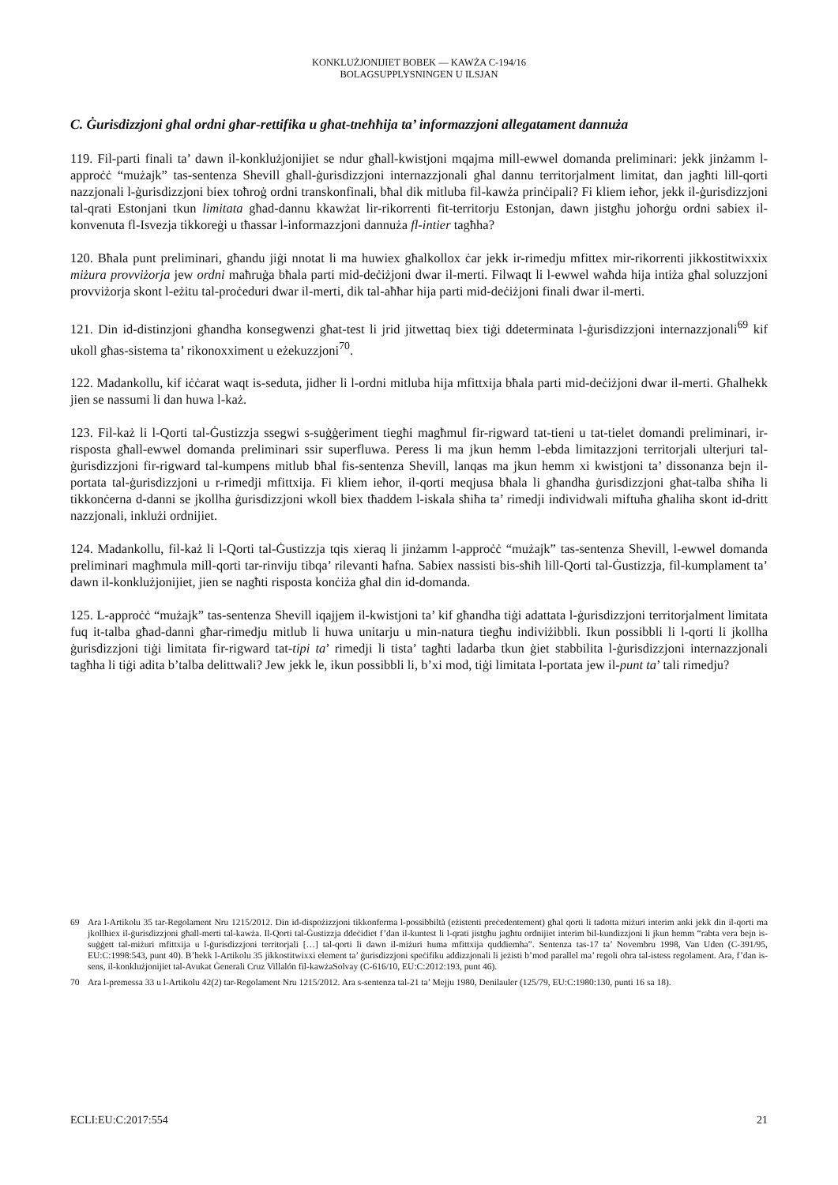KONKLUŻJONIJIET BOBEK — KAWŻA C-194/16
BOLAGSUPPLYSNINGEN U ILSJAN
C. Ġurisdizzjoni għal ordni għar-rettifika u għat-tneħħija ta’ informazzjoni allegatament dannuża
119. Fil-parti finali ta’ dawn il-konklużjonijiet se ndur għall-kwistjoni mqajma mill-ewwel domanda preliminari: jekk jinżamm l-approċċ “mużajk” tas-sentenza Shevill għall-ġurisdizzjoni internazzjonali għal dannu territorjalment limitat, dan jagħti lill-qorti nazzjonali l-ġurisdizzjoni biex toħroġ ordni transkonfinali, bħal dik mitluba fil-kawża prinċipali? Fi kliem ieħor, jekk il-ġurisdizzjoni tal-qrati Estonjani tkun limitata għad-dannu kkawżat lir-rikorrenti fit-territorju Estonjan, dawn jistgħu joħorġu ordni sabiex il-konvenuta fl-Isvezja tikkoreġi u tħassar l-informazzjoni dannuża fl-intier tagħha?
120. Bħala punt preliminari, għandu jiġi nnotat li ma huwiex għalkollox ċar jekk ir-rimedju mfittex mir-rikorrenti jikkostitwixxix miżura provviżorja jew ordni maħruġa bħala parti mid-deċiżjoni dwar il-merti. Filwaqt li l-ewwel waħda hija intiża għal soluzzjoni provviżorja skont l-eżitu tal-proċeduri dwar il-merti, dik tal-aħħar hija parti mid-deċiżjoni finali dwar il-merti.
121. Din id-distinzjoni għandha konsegwenzi għat-test li jrid jitwettaq biex tiġi ddeterminata l-ġurisdizzjoni internazzjonali<sup>69</sup> kif ukoll għas-sistema ta’ rikonoxximent u eżekuzzjoni<sup>70</sup>.
122. Madankollu, kif iċċarat waqt is-seduta, jidher li l-ordni mitluba hija mfittxija bħala parti mid-deċiżjoni dwar il-merti. Għalhekk jien se nassumi li dan huwa l-każ.
123. Fil-każ li l-Qorti tal-Ġustizzja ssegwi s-suġġeriment tiegħi magħmul fir-rigward tat-tieni u tat-tielet domandi preliminari, ir-risposta għall-ewwel domanda preliminari ssir superfluwa. Peress li ma jkun hemm l-ebda limitazzjoni territorjali ulterjuri tal-ġurisdizzjoni fir-rigward tal-kumpens mitlub bħal fis-sentenza Shevill, lanqas ma jkun hemm xi kwistjoni ta’ dissonanza bejn il-portata tal-ġurisdizzjoni u r-rimedji mfittxija. Fi kliem ieħor, il-qorti meqjusa bħala li għandha ġurisdizzjoni għat-talba sħiħa li tikkonċerna d-danni se jkollha ġurisdizzjoni wkoll biex tħaddem l-iskala sħiħa ta’ rimedji individwali miftuħa għaliha skont id-dritt nazzjonali, inklużi ordnijiet.
124. Madankollu, fil-każ li l-Qorti tal-Ġustizzja tqis xieraq li jinżamm l-approċċ “mużajk” tas-sentenza Shevill, l-ewwel domanda preliminari magħmula mill-qorti tar-rinviju tibqa’ rilevanti ħafna. Sabiex nassisti bis-sħiħ lill-Qorti tal-Ġustizzja, fil-kumplament ta’ dawn il-konklużjonijiet, jien se nagħti risposta konċiża għal din id-domanda.
125. L-approċċ “mużajk” tas-sentenza Shevill iqajjem il-kwistjoni ta’ kif għandha tiġi adattata l-ġurisdizzjoni territorjalment limitata fuq it-talba għad-danni għar-rimedju mitlub li huwa unitarju u min-natura tiegħu indiviżibbli. Ikun possibbli li l-qorti li jkollha ġurisdizzjoni tiġi limitata fir-rigward tat-tipi ta’ rimedji li tista’ tagħti ladarba tkun ġiet stabbilita l-ġurisdizzjoni internazzjonali tagħha li tiġi adita b’talba delittwali? Jew jekk le, ikun possibbli li, b’xi mod, tiġi limitata l-portata jew il-punt ta’ tali rimedju?
69 Ara l-Artikolu 35 tar-Regolament Nru 1215/2012. Din id-dispożizzjoni tikkonferma l-possibbiltà (eżistenti preċedentement) għal qorti li tadotta miżuri interim anki jekk din il-qorti ma jkollhiex il-ġurisdizzjoni għall-merti tal-kawża. Il-Qorti tal-Ġustizzja ddeċidiet f’dan il-kuntest li l-qrati jistgħu jagħtu ordnijiet interim bil-kundizzjoni li jkun hemm “rabta vera bejn is-suġġett tal-miżuri mfittxija u l-ġurisdizzjoni territorjali […] tal-qorti li dawn il-miżuri huma mfittxija quddiemha”. Sentenza tas-17 ta’ Novembru 1998, Van Uden (C-391/95, EU:C:1998:543, punt 40). B’hekk l-Artikolu 35 jikkostitwixxi element ta’ ġurisdizzjoni speċifiku addizzjonali li jeżisti b’mod parallel ma’ regoli oħra tal-istess regolament. Ara, f’dan is-sens, il-konklużjonijiet tal-Avukat Ġenerali Cruz Villalón fil-kawżaSolvay (C-616/10, EU:C:2012:193, punt 46).
70 Ara l-premessa 33 u l-Artikolu 42(2) tar-Regolament Nru 1215/2012. Ara s-sentenza tal-21 ta’ Mejju 1980, Denilauler (125/79, EU:C:1980:130, punti 16 sa 18).
ECLI:EU:C:2017:554 21